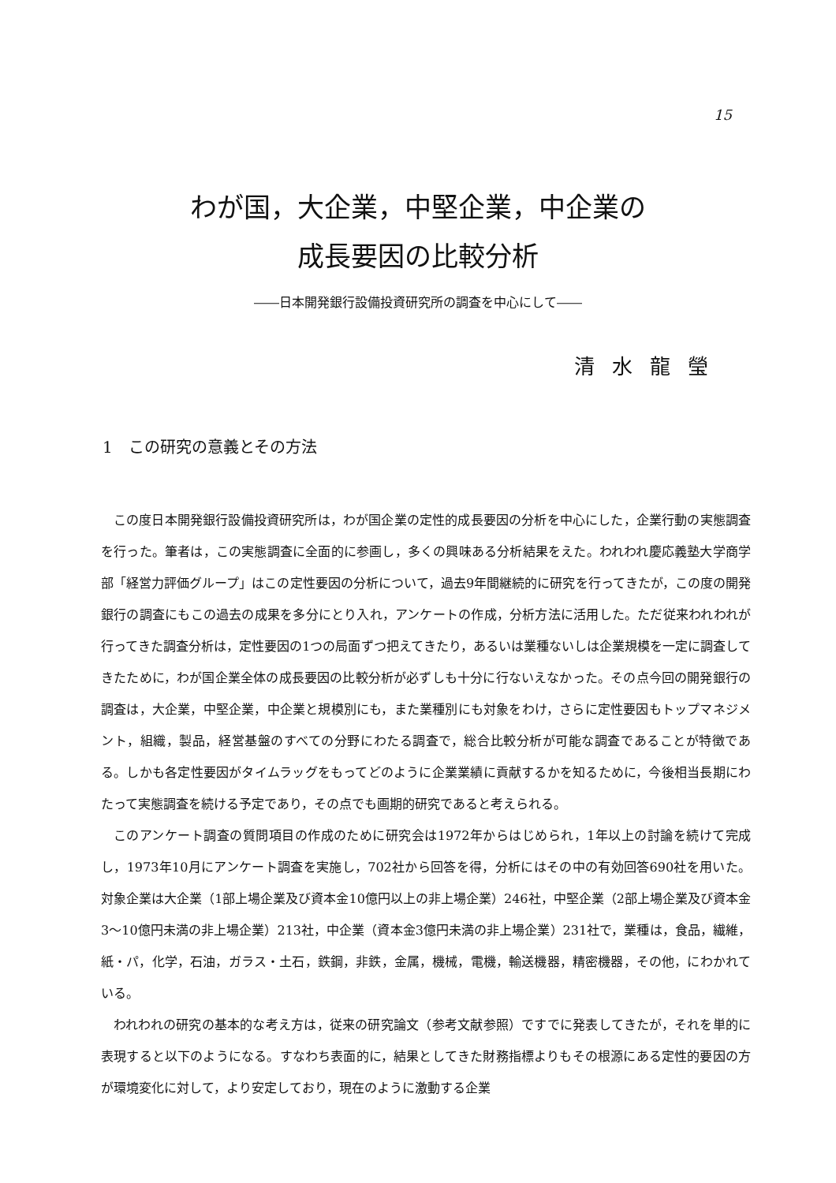15
わが国，大企業，中堅企業，中企業の
成長要因の比較分析
――日本開発銀行設備投資研究所の調査を中心にして――
清水龍瑩
1　この研究の意義とその方法
この度日本開発銀行設備投資研究所は，わが国企業の定性的成長要因の分析を中心にした，企業行動の実態調査を行った。筆者は，この実態調査に全面的に参画し，多くの興味ある分析結果をえた。われわれ慶応義塾大学商学部「経営力評価グループ」はこの定性要因の分析について，過去9年間継続的に研究を行ってきたが，この度の開発銀行の調査にもこの過去の成果を多分にとり入れ，アンケートの作成，分析方法に活用した。ただ従来われわれが行ってきた調査分析は，定性要因の1つの局面ずつ把えてきたり，あるいは業種ないしは企業規模を一定に調査してきたために，わが国企業全体の成長要因の比較分析が必ずしも十分に行ないえなかった。その点今回の開発銀行の調査は，大企業，中堅企業，中企業と規模別にも，また業種別にも対象をわけ，さらに定性要因もトップマネジメント，組織，製品，経営基盤のすべての分野にわたる調査で，総合比較分析が可能な調査であることが特徴である。しかも各定性要因がタイムラッグをもってどのように企業業績に貢献するかを知るために，今後相当長期にわたって実態調査を続ける予定であり，その点でも画期的研究であると考えられる。
このアンケート調査の質問項目の作成のために研究会は1972年からはじめられ，1年以上の討論を続けて完成し，1973年10月にアンケート調査を実施し，702社から回答を得，分析にはその中の有効回答690社を用いた。対象企業は大企業（1部上場企業及び資本金10億円以上の非上場企業）246社，中堅企業（2部上場企業及び資本金3～10億円未満の非上場企業）213社，中企業（資本金3億円未満の非上場企業）231社で，業種は，食品，繊維，紙・パ，化学，石油，ガラス・土石，鉄鋼，非鉄，金属，機械，電機，輸送機器，精密機器，その他，にわかれている。
われわれの研究の基本的な考え方は，従来の研究論文（参考文献参照）ですでに発表してきたが，それを単的に表現すると以下のようになる。すなわち表面的に，結果としてきた財務指標よりもその根源にある定性的要因の方が環境変化に対して，より安定しており，現在のように激動する企業